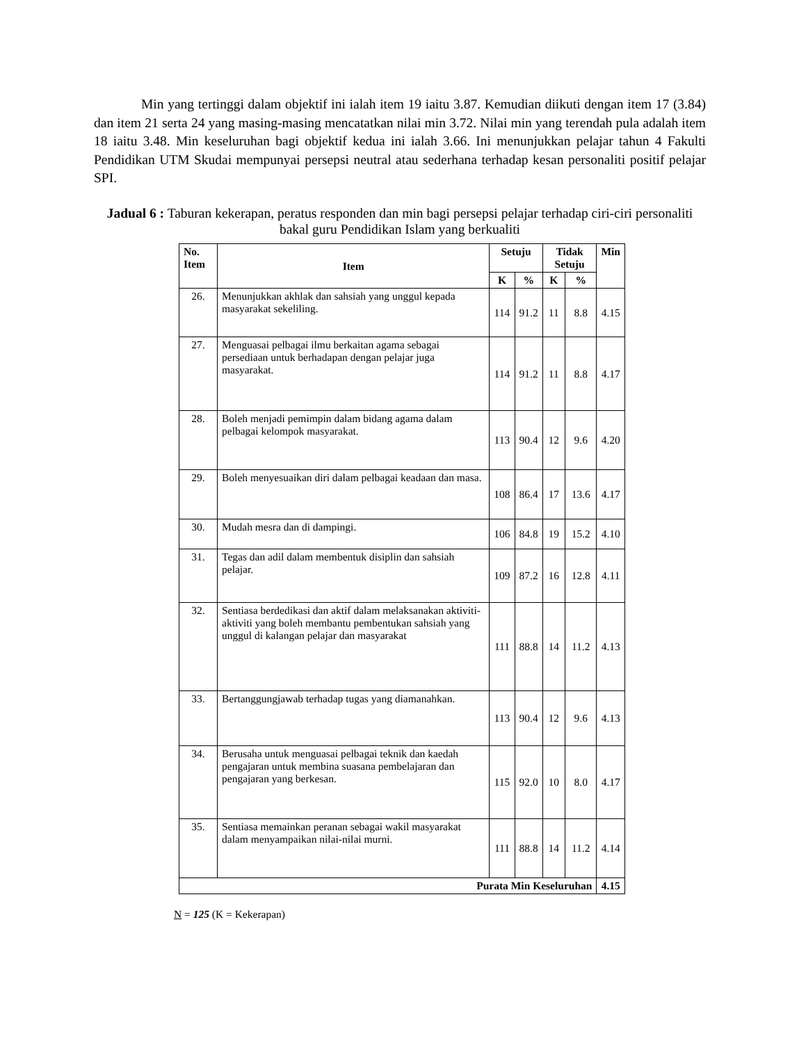Min yang tertinggi dalam objektif ini ialah item 19 iaitu 3.87. Kemudian diikuti dengan item 17 (3.84) dan item 21 serta 24 yang masing-masing mencatatkan nilai min 3.72. Nilai min yang terendah pula adalah item 18 iaitu 3.48. Min keseluruhan bagi objektif kedua ini ialah 3.66. Ini menunjukkan pelajar tahun 4 Fakulti Pendidikan UTM Skudai mempunyai persepsi neutral atau sederhana terhadap kesan personaliti positif pelajar SPI.
Jadual 6 : Taburan kekerapan, peratus responden dan min bagi persepsi pelajar terhadap ciri-ciri personaliti bakal guru Pendidikan Islam yang berkualiti
| No. Item | Item | Setuju | | Tidak Setuju | | Min |
| --- | --- | --- | --- | --- | --- | --- |
| | | K | % | K | % | |
| 26. | Menunjukkan akhlak dan sahsiah yang unggul kepada masyarakat sekeliling. | 114 | 91.2 | 11 | 8.8 | 4.15 |
| 27. | Menguasai pelbagai ilmu berkaitan agama sebagai persediaan untuk berhadapan dengan pelajar juga masyarakat. | 114 | 91.2 | 11 | 8.8 | 4.17 |
| 28. | Boleh menjadi pemimpin dalam bidang agama dalam pelbagai kelompok masyarakat. | 113 | 90.4 | 12 | 9.6 | 4.20 |
| 29. | Boleh menyesuaikan diri dalam pelbagai keadaan dan masa. | 108 | 86.4 | 17 | 13.6 | 4.17 |
| 30. | Mudah mesra dan di dampingi. | 106 | 84.8 | 19 | 15.2 | 4.10 |
| 31. | Tegas dan adil dalam membentuk disiplin dan sahsiah pelajar. | 109 | 87.2 | 16 | 12.8 | 4.11 |
| 32. | Sentiasa berdedikasi dan aktif dalam melaksanakan aktiviti-aktiviti yang boleh membantu pembentukan sahsiah yang unggul di kalangan pelajar dan masyarakat | 111 | 88.8 | 14 | 11.2 | 4.13 |
| 33. | Bertanggungjawab terhadap tugas yang diamanahkan. | 113 | 90.4 | 12 | 9.6 | 4.13 |
| 34. | Berusaha untuk menguasai pelbagai teknik dan kaedah pengajaran untuk membina suasana pembelajaran dan pengajaran yang berkesan. | 115 | 92.0 | 10 | 8.0 | 4.17 |
| 35. | Sentiasa memainkan peranan sebagai wakil masyarakat dalam menyampaikan nilai-nilai murni. | 111 | 88.8 | 14 | 11.2 | 4.14 |
| Purata Min Keseluruhan | | | | | | 4.15 |
N = 125 (K = Kekerapan)